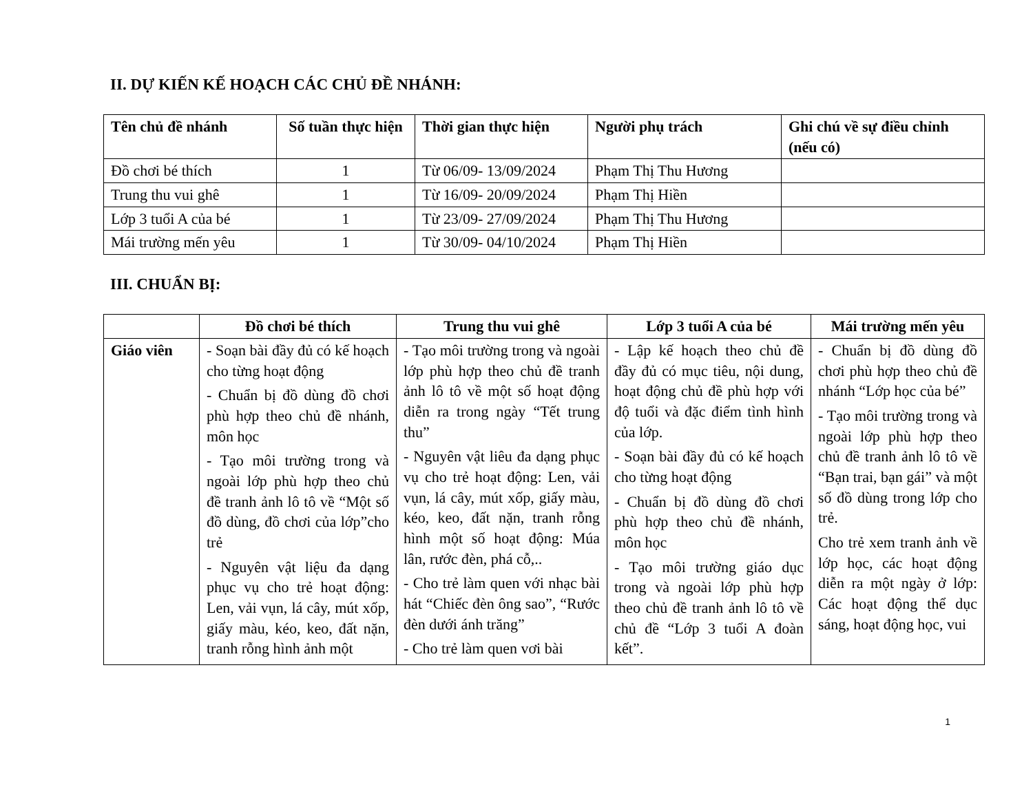II. DỰ KIẾN KẾ HOẠCH CÁC CHỦ ĐỀ NHÁNH:
| Tên chủ đề nhánh | Số tuần thực hiện | Thời gian thực hiện | Người phụ trách | Ghi chú về sự điều chỉnh (nếu có) |
| --- | --- | --- | --- | --- |
| Đồ chơi bé thích | 1 | Từ 06/09- 13/09/2024 | Phạm Thị Thu Hương | |
| Trung thu vui ghê | 1 | Từ 16/09- 20/09/2024 | Phạm Thị Hiền | |
| Lớp 3 tuổi A của bé | 1 | Từ 23/09- 27/09/2024 | Phạm Thị Thu Hương | |
| Mái trường mến yêu | 1 | Từ 30/09- 04/10/2024 | Phạm Thị Hiền | |
III. CHUẨN BỊ:
| | Đồ chơi bé thích | Trung thu vui ghê | Lớp 3 tuổi A của bé | Mái trường mến yêu |
| --- | --- | --- | --- | --- |
| Giáo viên | - Soạn bài đầy đủ có kế hoạch cho từng hoạt động - Chuẩn bị đồ dùng đồ chơi phù hợp theo chủ đề nhánh, môn học - Tạo môi trường trong và ngoài lớp phù hợp theo chủ đề tranh ảnh lô tô về “Một số đồ dùng, đồ chơi của lớp”cho trẻ - Nguyên vật liệu đa dạng phục vụ cho trẻ hoạt động: Len, vải vụn, lá cây, mút xốp, giấy màu, kéo, keo, đất nặn, tranh rỗng hình ảnh một | - Tạo môi trường trong và ngoài lớp phù hợp theo chủ đề tranh ảnh lô tô về một số hoạt động diễn ra trong ngày “Tết trung thu” - Nguyên vật liêu đa dạng phục vụ cho trẻ hoạt động: Len, vải vụn, lá cây, mút xốp, giấy màu, kéo, keo, đất nặn, tranh rỗng hình một số hoạt động: Múa lân, rước đèn, phá cỗ,.. - Cho trẻ làm quen với nhạc bài hát “Chiếc đèn ông sao”, “Rước đèn dưới ánh trăng” - Cho trẻ làm quen vơi bài | - Lập kế hoạch theo chủ đề đầy đủ có mục tiêu, nội dung, hoạt động chủ đề phù hợp với độ tuổi và đặc điểm tình hình của lớp. - Soạn bài đầy đủ có kế hoạch cho từng hoạt động - Chuẩn bị đồ dùng đồ chơi phù hợp theo chủ đề nhánh, môn học - Tạo môi trường giáo dục trong và ngoài lớp phù hợp theo chủ đề tranh ảnh lô tô về chủ đề “Lớp 3 tuổi A đoàn kết”. | - Chuẩn bị đồ dùng đồ chơi phù hợp theo chủ đề nhánh “Lớp học của bé” - Tạo môi trường trong và ngoài lớp phù hợp theo chủ đề tranh ảnh lô tô về “Bạn trai, bạn gái” và một số đồ dùng trong lớp cho trẻ. Cho trẻ xem tranh ảnh về lớp học, các hoạt động diễn ra một ngày ở lớp: Các hoạt động thể dục sáng, hoạt động học, vui |
1